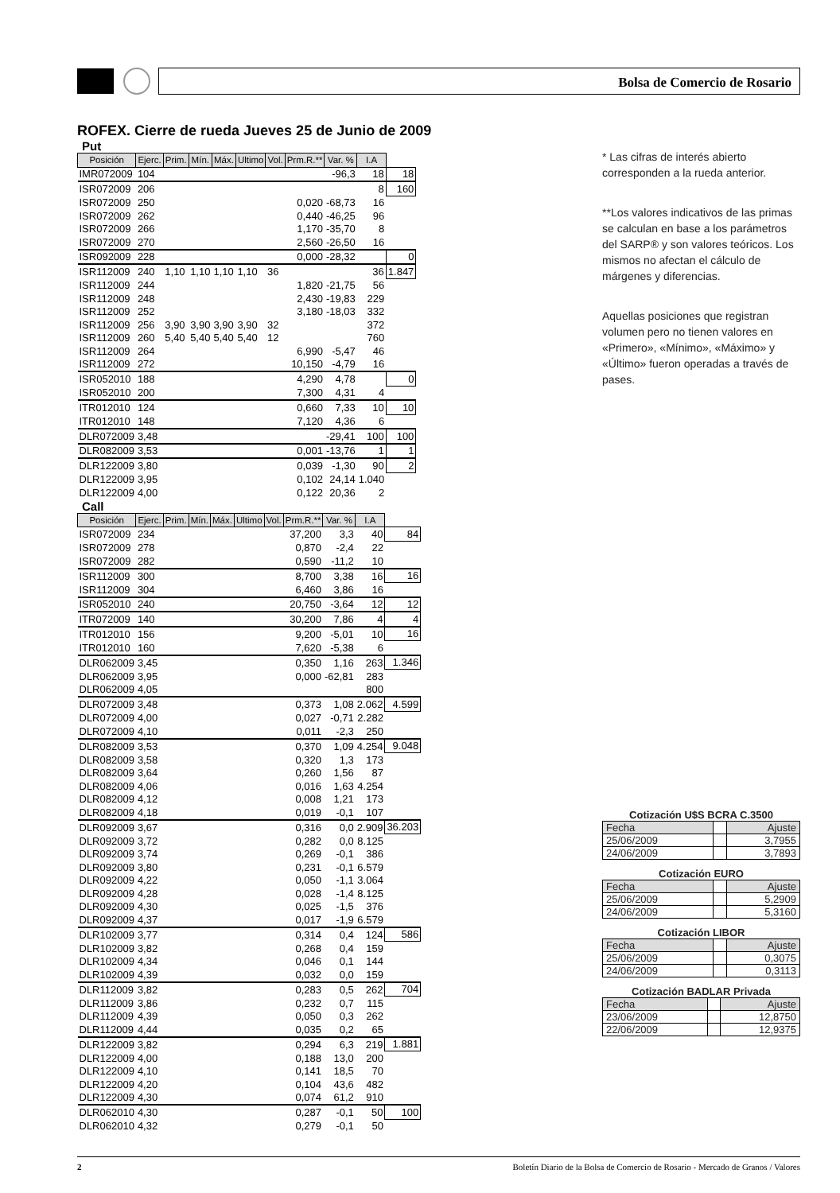Bolsa de Comercio de Rosario
ROFEX. Cierre de rueda Jueves 25 de Junio de 2009
Put
| Posición | Ejerc. | Prim. | Mín. | Máx. | Ultimo | Vol. | Prm.R.** | Var. % | I.A | |
| IMR072009 | 104 | | | | | | | -96,3 | 18 | 18 |
| ISR072009 | 206 | | | | | | | | 8 | 160 |
| ISR072009 | 250 | | | | | | 0,020 | -68,73 | 16 | |
| ISR072009 | 262 | | | | | | 0,440 | -46,25 | 96 | |
| ISR072009 | 266 | | | | | | 1,170 | -35,70 | 8 | |
| ISR072009 | 270 | | | | | | 2,560 | -26,50 | 16 | |
| ISR092009 | 228 | | | | | | 0,000 | -28,32 | | 0 |
| ISR112009 | 240 | 1,10 | 1,10 | 1,10 | 1,10 | 36 | | | 36 | 1.847 |
| ISR112009 | 244 | | | | | | 1,820 | -21,75 | 56 | |
| ISR112009 | 248 | | | | | | 2,430 | -19,83 | 229 | |
| ISR112009 | 252 | | | | | | 3,180 | -18,03 | 332 | |
| ISR112009 | 256 | 3,90 | 3,90 | 3,90 | 3,90 | 32 | | | 372 | |
| ISR112009 | 260 | 5,40 | 5,40 | 5,40 | 5,40 | 12 | | | 760 | |
| ISR112009 | 264 | | | | | | 6,990 | -5,47 | 46 | |
| ISR112009 | 272 | | | | | | 10,150 | -4,79 | 16 | |
| ISR052010 | 188 | | | | | | 4,290 | 4,78 | | 0 |
| ISR052010 | 200 | | | | | | 7,300 | 4,31 | 4 | |
| ITR012010 | 124 | | | | | | 0,660 | 7,33 | 10 | 10 |
| ITR012010 | 148 | | | | | | 7,120 | 4,36 | 6 | |
| DLR072009 | 3,48 | | | | | | | -29,41 | 100 | 100 |
| DLR082009 | 3,53 | | | | | | 0,001 | -13,76 | 1 | 1 |
| DLR122009 | 3,80 | | | | | | 0,039 | -1,30 | 90 | 2 |
| DLR122009 | 3,95 | | | | | | 0,102 | 24,14 | 1.040 | |
| DLR122009 | 4,00 | | | | | | 0,122 | 20,36 | 2 | |
Call
| Posición | Ejerc. | Prim. | Mín. | Máx. | Ultimo | Vol. | Prm.R.** | Var. % | I.A | |
| ISR072009 | 234 | | | | | | 37,200 | 3,3 | 40 | 84 |
| ISR072009 | 278 | | | | | | 0,870 | -2,4 | 22 | |
| ISR072009 | 282 | | | | | | 0,590 | -11,2 | 10 | |
| ISR112009 | 300 | | | | | | 8,700 | 3,38 | 16 | 16 |
| ISR112009 | 304 | | | | | | 6,460 | 3,86 | 16 | |
| ISR052010 | 240 | | | | | | 20,750 | -3,64 | 12 | 12 |
| ITR072009 | 140 | | | | | | 30,200 | 7,86 | 4 | 4 |
| ITR012010 | 156 | | | | | | 9,200 | -5,01 | 10 | 16 |
| ITR012010 | 160 | | | | | | 7,620 | -5,38 | 6 | |
| DLR062009 | 3,45 | | | | | | 0,350 | 1,16 | 263 | 1.346 |
| DLR062009 | 3,95 | | | | | | 0,000 | -62,81 | 283 | |
| DLR062009 | 4,05 | | | | | | | | 800 | |
| DLR072009 | 3,48 | | | | | | 0,373 | 1,08 | 2.062 | 4.599 |
| DLR072009 | 4,00 | | | | | | 0,027 | -0,71 | 2.282 | |
| DLR072009 | 4,10 | | | | | | 0,011 | -2,3 | 250 | |
| DLR082009 | 3,53 | | | | | | 0,370 | 1,09 | 4.254 | 9.048 |
| DLR082009 | 3,58 | | | | | | 0,320 | 1,3 | 173 | |
| DLR082009 | 3,64 | | | | | | 0,260 | 1,56 | 87 | |
| DLR082009 | 4,06 | | | | | | 0,016 | 1,63 | 4.254 | |
| DLR082009 | 4,12 | | | | | | 0,008 | 1,21 | 173 | |
| DLR082009 | 4,18 | | | | | | 0,019 | -0,1 | 107 | |
| DLR092009 | 3,67 | | | | | | 0,316 | 0,0 | 2.909 | 36.203 |
| DLR092009 | 3,72 | | | | | | 0,282 | 0,0 | 8.125 | |
| DLR092009 | 3,74 | | | | | | 0,269 | -0,1 | 386 | |
| DLR092009 | 3,80 | | | | | | 0,231 | -0,1 | 6.579 | |
| DLR092009 | 4,22 | | | | | | 0,050 | -1,1 | 3.064 | |
| DLR092009 | 4,28 | | | | | | 0,028 | -1,4 | 8.125 | |
| DLR092009 | 4,30 | | | | | | 0,025 | -1,5 | 376 | |
| DLR092009 | 4,37 | | | | | | 0,017 | -1,9 | 6.579 | |
| DLR102009 | 3,77 | | | | | | 0,314 | 0,4 | 124 | 586 |
| DLR102009 | 3,82 | | | | | | 0,268 | 0,4 | 159 | |
| DLR102009 | 4,34 | | | | | | 0,046 | 0,1 | 144 | |
| DLR102009 | 4,39 | | | | | | 0,032 | 0,0 | 159 | |
| DLR112009 | 3,82 | | | | | | 0,283 | 0,5 | 262 | 704 |
| DLR112009 | 3,86 | | | | | | 0,232 | 0,7 | 115 | |
| DLR112009 | 4,39 | | | | | | 0,050 | 0,3 | 262 | |
| DLR112009 | 4,44 | | | | | | 0,035 | 0,2 | 65 | |
| DLR122009 | 3,82 | | | | | | 0,294 | 6,3 | 219 | 1.881 |
| DLR122009 | 4,00 | | | | | | 0,188 | 13,0 | 200 | |
| DLR122009 | 4,10 | | | | | | 0,141 | 18,5 | 70 | |
| DLR122009 | 4,20 | | | | | | 0,104 | 43,6 | 482 | |
| DLR122009 | 4,30 | | | | | | 0,074 | 61,2 | 910 | |
| DLR062010 | 4,30 | | | | | | 0,287 | -0,1 | 50 | 100 |
| DLR062010 | 4,32 | | | | | | 0,279 | -0,1 | 50 | |
* Las cifras de interés abierto corresponden a la rueda anterior.
**Los valores indicativos de las primas se calculan en base a los parámetros del SARP® y son valores teóricos. Los mismos no afectan el cálculo de márgenes y diferencias.
Aquellas posiciones que registran volumen pero no tienen valores en «Primero», «Mínimo», «Máximo» y «Último» fueron operadas a través de pases.
Cotización U$S BCRA C.3500
| Fecha | | Ajuste |
| 25/06/2009 | | 3,7955 |
| 24/06/2009 | | 3,7893 |
Cotización EURO
| Fecha | | Ajuste |
| 25/06/2009 | | 5,2909 |
| 24/06/2009 | | 5,3160 |
Cotización LIBOR
| Fecha | | Ajuste |
| 25/06/2009 | | 0,3075 |
| 24/06/2009 | | 0,3113 |
Cotización BADLAR Privada
| Fecha | | Ajuste |
| 23/06/2009 | | 12,8750 |
| 22/06/2009 | | 12,9375 |
2 Boletín Diario de la Bolsa de Comercio de Rosario - Mercado de Granos / Valores